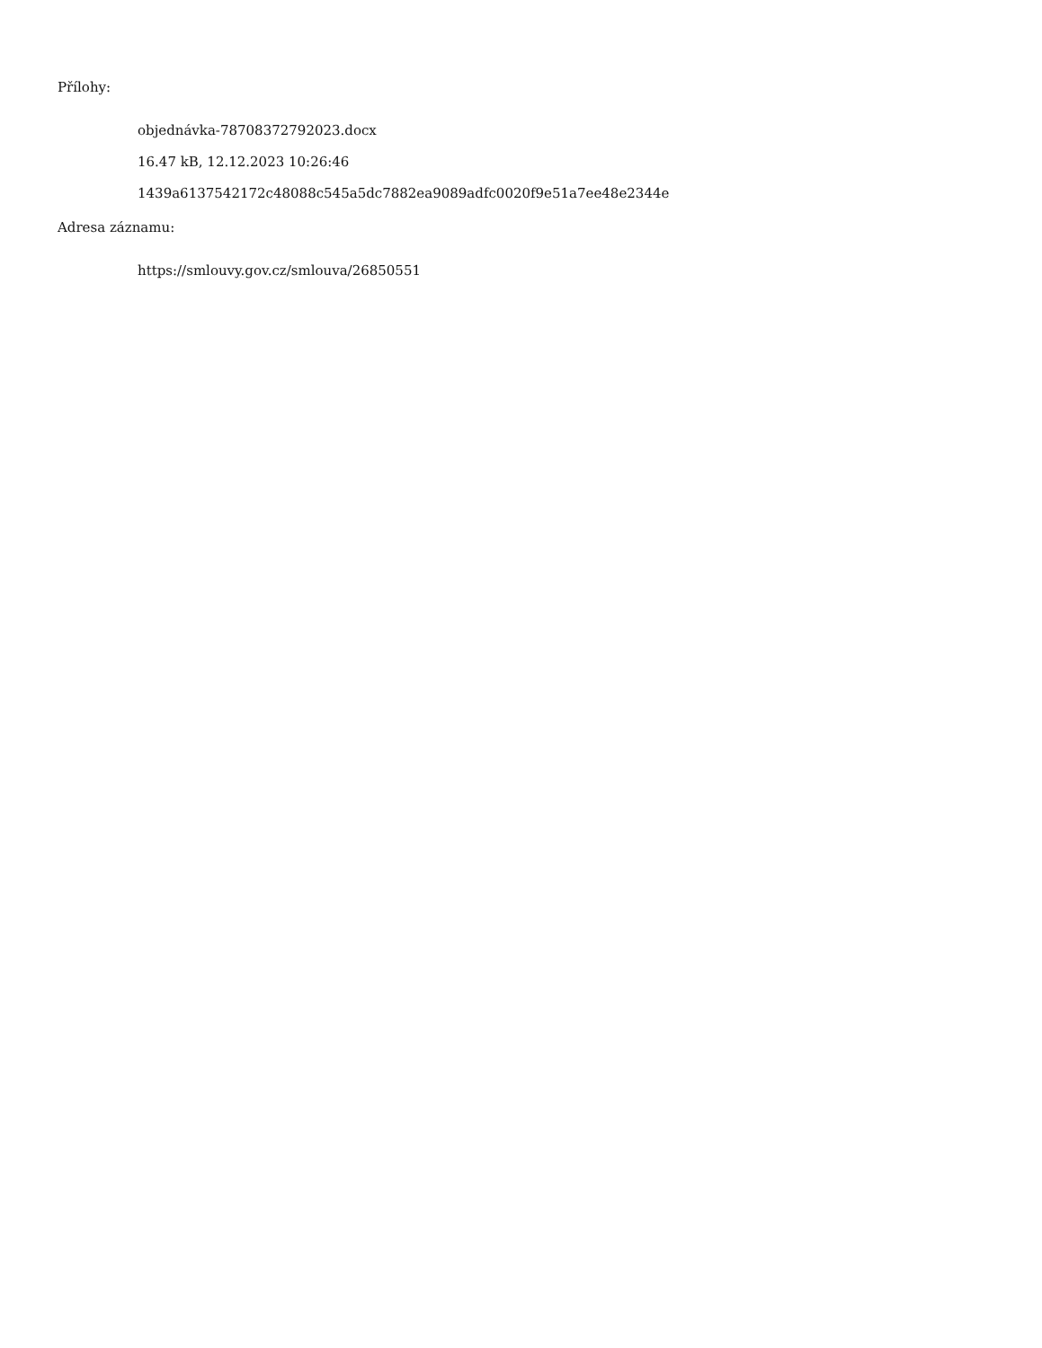Přílohy:
objednávka-78708372792023.docx
16.47 kB, 12.12.2023 10:26:46
1439a6137542172c48088c545a5dc7882ea9089adfc0020f9e51a7ee48e2344e
Adresa záznamu:
https://smlouvy.gov.cz/smlouva/26850551